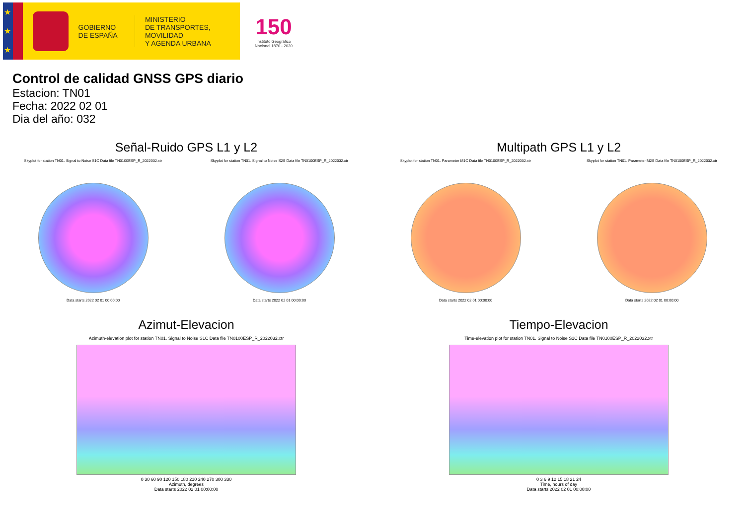★
★
★
GOBIERNO
DE ESPAÑA
MINISTERIO
DE TRANSPORTES, MOVILIDAD
Y AGENDA URBANA
150
Instituto Geográfico
Nacional 1870 - 2020
Control de calidad GNSS GPS diario
Estacion: TN01
Fecha: 2022 02 01
Dia del año: 032
Señal-Ruido GPS L1 y L2
Skyplot for station TN01. Signal to Noise S1C Data file TN0100ESP_R_2022032.xtr
Data starts 2022 02 01 00:00:00
Skyplot for station TN01. Signal to Noise S2S Data file TN0100ESP_R_2022032.xtr
Data starts 2022 02 01 00:00:00
Multipath GPS L1 y L2
Skyplot for station TN01. Parameter M1C Data file TN0100ESP_R_2022032.xtr
Data starts 2022 02 01 00:00:00
Skyplot for station TN01. Parameter M2S Data file TN0100ESP_R_2022032.xtr
Data starts 2022 02 01 00:00:00
Azimut-Elevacion
Azimuth-elevation plot for station TN01. Signal to Noise S1C Data file TN0100ESP_R_2022032.xtr
0 30 60 90 120 150 180 210 240 270 300 330
Azimuth, degrees
Data starts 2022 02 01 00:00:00
Tiempo-Elevacion
Time-elevation plot for station TN01. Signal to Noise S1C Data file TN0100ESP_R_2022032.xtr
0 3 6 9 12 15 18 21 24
Time, hours of day
Data starts 2022 02 01 00:00:00